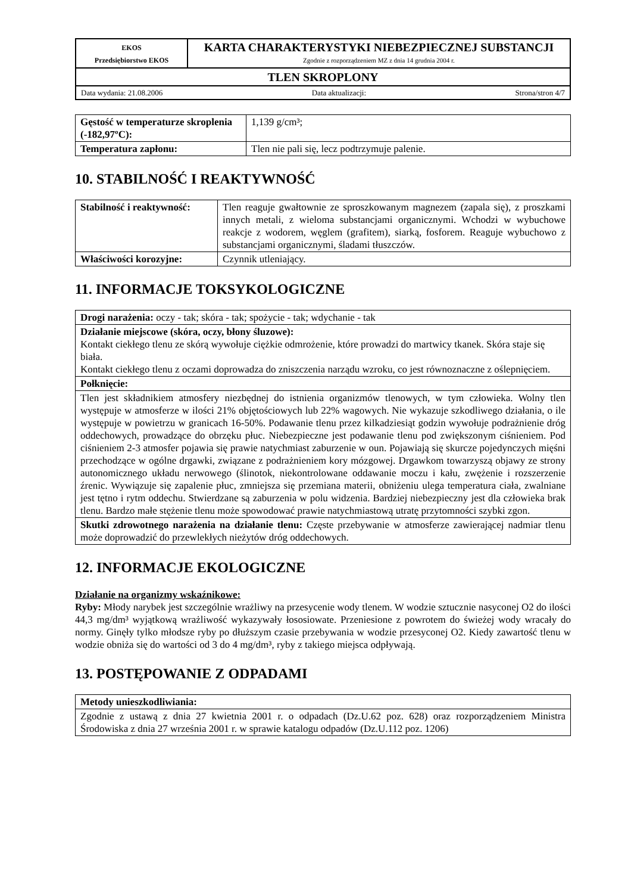| EKOS Przedsiębiorstwo EKOS | KARTA CHARAKTERYSTYKI NIEBEZPIECZNEJ SUBSTANCJI Zgodnie z rozporządzeniem MZ z dnia 14 grudnia 2004 r. |
| TLEN SKROPLONY | |
| Data wydania: 21.08.2006 Data aktualizacji: Strona/stron 4/7 | |
| Gęstość w temperaturze skroplenia (-182,97ºC): | 1,139 g/cm³; |
| Temperatura zapłonu: | Tlen nie pali się, lecz podtrzymuje palenie. |
10. STABILNOŚĆ I REAKTYWNOŚĆ
| Stabilność i reaktywność: | Tlen reaguje gwałtownie ze sproszkowanym magnezem (zapala się), z proszkami innych metali, z wieloma substancjami organicznymi. Wchodzi w wybuchowe reakcje z wodorem, węglem (grafitem), siarką, fosforem. Reaguje wybuchowo z substancjami organicznymi, śladami tłuszczów. |
| Właściwości korozyjne: | Czynnik utleniający. |
11. INFORMACJE TOKSYKOLOGICZNE
| Drogi narażenia: oczy - tak; skóra - tak; spożycie - tak; wdychanie - tak |
| Działanie miejscowe (skóra, oczy, błony śluzowe): Kontakt ciekłego tlenu ze skórą wywołuje ciężkie odmrożenie, które prowadzi do martwicy tkanek. Skóra staje się biała. Kontakt ciekłego tlenu z oczami doprowadza do zniszczenia narządu wzroku, co jest równoznaczne z oślepnięciem. |
| Połknięcie: |
| Tlen jest składnikiem atmosfery niezbędnej do istnienia organizmów tlenowych, w tym człowieka. Wolny tlen występuje w atmosferze w ilości 21% objętościowych lub 22% wagowych. Nie wykazuje szkodliwego działania, o ile występuje w powietrzu w granicach 16-50%. Podawanie tlenu przez kilkadziesiąt godzin wywołuje podrażnienie dróg oddechowych, prowadzące do obrzęku płuc. Niebezpieczne jest podawanie tlenu pod zwiększonym ciśnieniem. Pod ciśnieniem 2-3 atmosfer pojawia się prawie natychmiast zaburzenie w oun. Pojawiają się skurcze pojedynczych mięśni przechodzące w ogólne drgawki, związane z podrażnieniem kory mózgowej. Drgawkom towarzyszą objawy ze strony autonomicznego układu nerwowego (ślinotok, niekontrolowane oddawanie moczu i kału, zwężenie i rozszerzenie źrenic. Wywiązuje się zapalenie płuc, zmniejsza się przemiana materii, obniżeniu ulega temperatura ciała, zwalniane jest tętno i rytm oddechu. Stwierdzane są zaburzenia w polu widzenia. Bardziej niebezpieczny jest dla człowieka brak tlenu. Bardzo małe stężenie tlenu może spowodować prawie natychmiastową utratę przytomności szybki zgon. |
| Skutki zdrowotnego narażenia na działanie tlenu: Częste przebywanie w atmosferze zawierającej nadmiar tlenu może doprowadzić do przewlekłych nieżytów dróg oddechowych. |
12. INFORMACJE EKOLOGICZNE
Działanie na organizmy wskaźnikowe:
Ryby: Młody narybek jest szczególnie wrażliwy na przesycenie wody tlenem. W wodzie sztucznie nasyconej O2 do ilości 44,3 mg/dm³ wyjątkową wrażliwość wykazywały łososiowate. Przeniesione z powrotem do świeżej wody wracały do normy. Ginęły tylko młodsze ryby po dłuższym czasie przebywania w wodzie przesyconej O2. Kiedy zawartość tlenu w wodzie obniża się do wartości od 3 do 4 mg/dm³, ryby z takiego miejsca odpływają.
13. POSTĘPOWANIE Z ODPADAMI
| Metody unieszkodliwiania: |
| --- |
| Zgodnie z ustawą z dnia 27 kwietnia 2001 r. o odpadach (Dz.U.62 poz. 628) oraz rozporządzeniem Ministra Środowiska z dnia 27 września 2001 r. w sprawie katalogu odpadów (Dz.U.112 poz. 1206) |